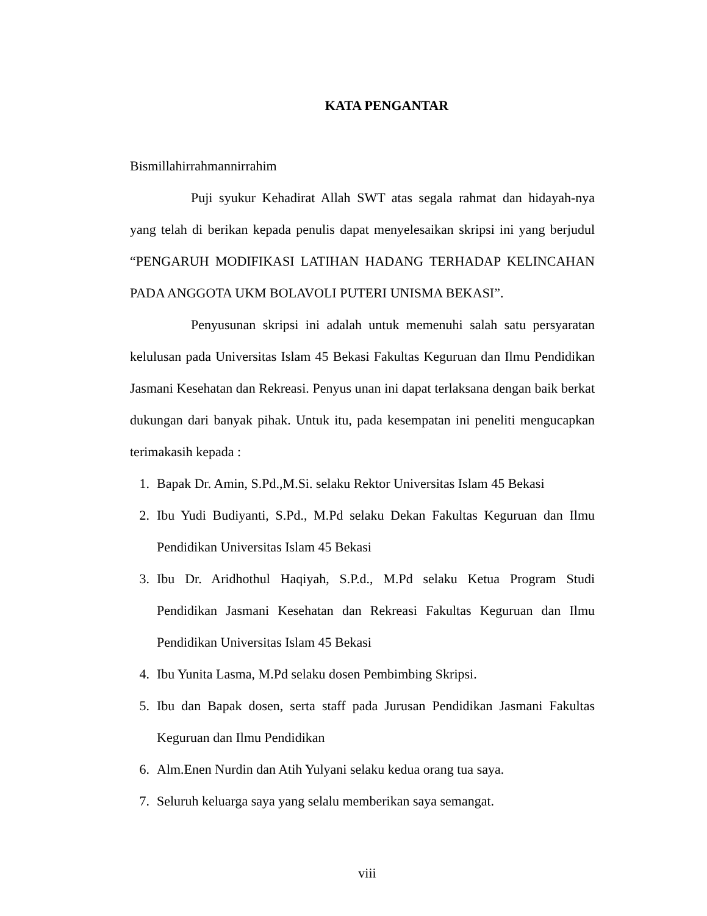KATA PENGANTAR
Bismillahirrahmannirrahim
Puji syukur Kehadirat Allah SWT atas segala rahmat dan hidayah-nya yang telah di berikan kepada penulis dapat menyelesaikan skripsi ini yang berjudul “PENGARUH MODIFIKASI LATIHAN HADANG TERHADAP KELINCAHAN PADA ANGGOTA UKM BOLAVOLI PUTERI UNISMA BEKASI”.
Penyusunan skripsi ini adalah untuk memenuhi salah satu persyaratan kelulusan pada Universitas Islam 45 Bekasi Fakultas Keguruan dan Ilmu Pendidikan Jasmani Kesehatan dan Rekreasi. Penyus unan ini dapat terlaksana dengan baik berkat dukungan dari banyak pihak. Untuk itu, pada kesempatan ini peneliti mengucapkan terimakasih kepada :
1. Bapak Dr. Amin, S.Pd.,M.Si. selaku Rektor Universitas Islam 45 Bekasi
2. Ibu Yudi Budiyanti, S.Pd., M.Pd selaku Dekan Fakultas Keguruan dan Ilmu Pendidikan Universitas Islam 45 Bekasi
3. Ibu Dr. Aridhothul Haqiyah, S.P.d., M.Pd selaku Ketua Program Studi Pendidikan Jasmani Kesehatan dan Rekreasi Fakultas Keguruan dan Ilmu Pendidikan Universitas Islam 45 Bekasi
4. Ibu Yunita Lasma, M.Pd selaku dosen Pembimbing Skripsi.
5. Ibu dan Bapak dosen, serta staff pada Jurusan Pendidikan Jasmani Fakultas Keguruan dan Ilmu Pendidikan
6. Alm.Enen Nurdin dan Atih Yulyani selaku kedua orang tua saya.
7. Seluruh keluarga saya yang selalu memberikan saya semangat.
viii